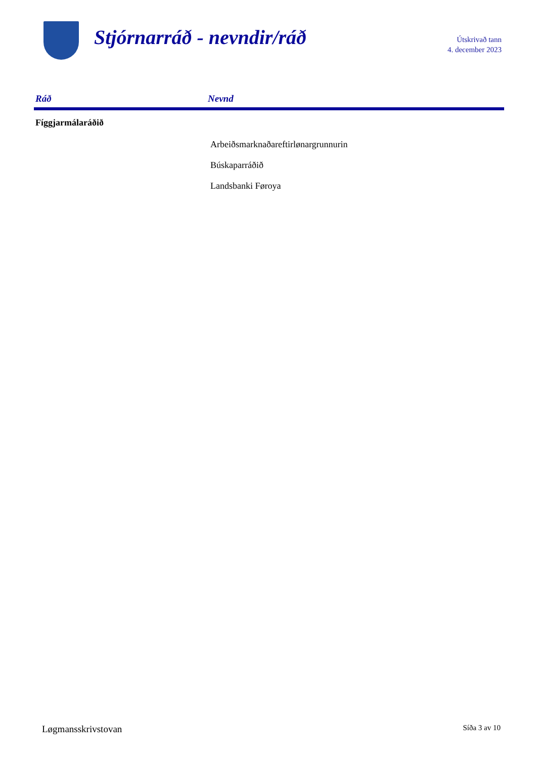Stjórnarráð - nevndir/ráð
Útskrivað tann
4. december 2023
| Ráð | Nevnd |
| --- | --- |
| Fíggjarmálaráðið | |
| | Arbeiðsmarknaðareftirlønargrunnurin |
| | Búskaparráðið |
| | Landsbanki Føroya |
Løgmansskrivstovan Síða 3 av 10